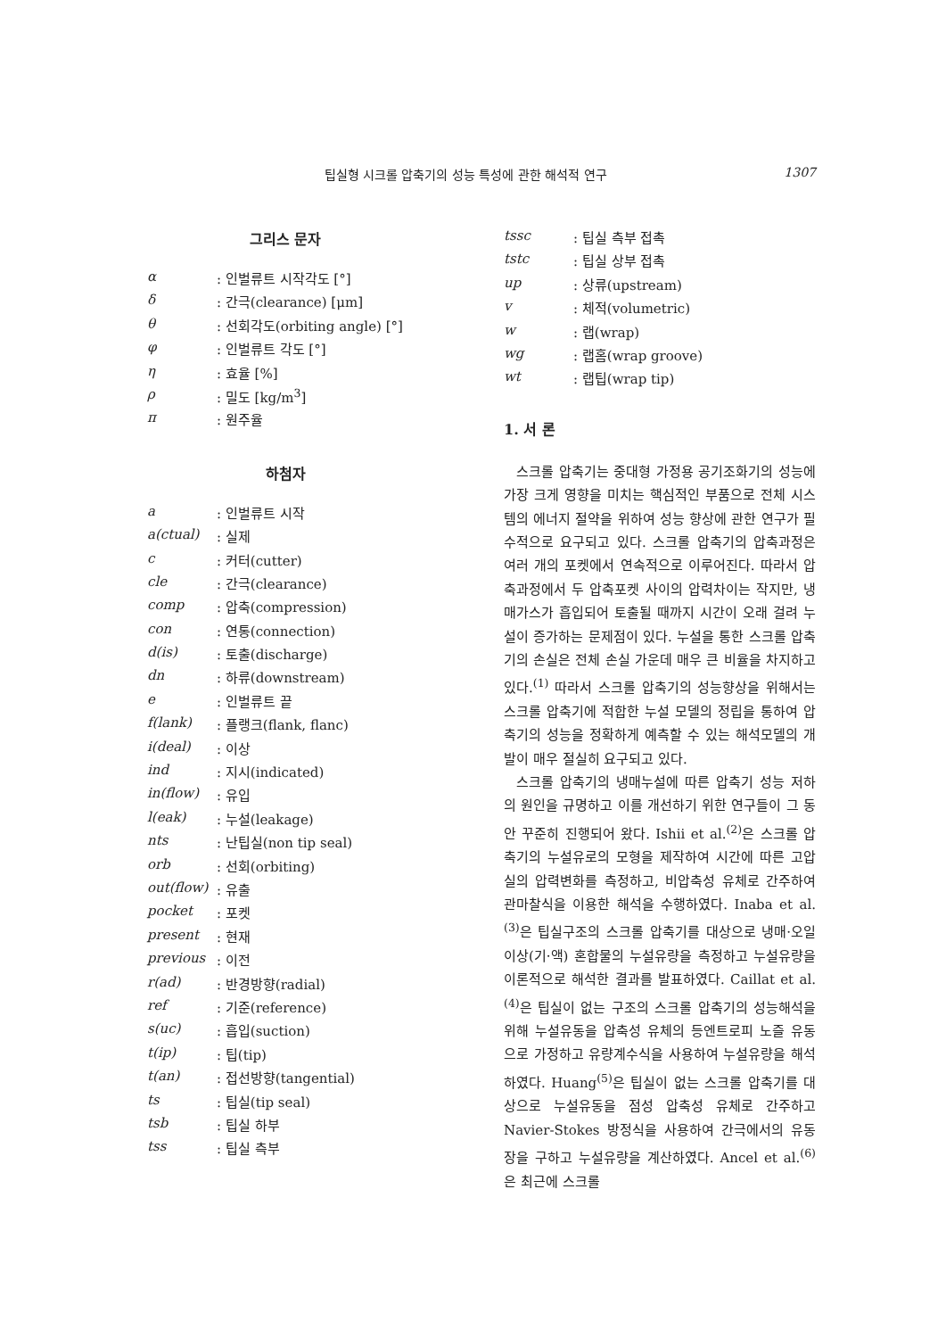팁실형 시크롤 압축기의 성능 특성에 관한 해석적 연구 1307
그리스 문자
| α | : 인벌류트 시작각도 [°] |
| δ | : 간극(clearance) [μm] |
| θ | : 선회각도(orbiting angle) [°] |
| φ | : 인벌류트 각도 [°] |
| η | : 효율 [%] |
| ρ | : 밀도 [kg/m<sup>3</sup>] |
| π | : 원주율 |
하첨자
| a | : 인벌류트 시작 |
| a(ctual) | : 실제 |
| c | : 커터(cutter) |
| cle | : 간극(clearance) |
| comp | : 압축(compression) |
| con | : 연통(connection) |
| d(is) | : 토출(discharge) |
| dn | : 하류(downstream) |
| e | : 인벌류트 끝 |
| f(lank) | : 플랭크(flank, flanc) |
| i(deal) | : 이상 |
| ind | : 지시(indicated) |
| in(flow) | : 유입 |
| l(eak) | : 누설(leakage) |
| nts | : 난팁실(non tip seal) |
| orb | : 선회(orbiting) |
| out(flow) | : 유출 |
| pocket | : 포켓 |
| present | : 현재 |
| previous | : 이전 |
| r(ad) | : 반경방향(radial) |
| ref | : 기준(reference) |
| s(uc) | : 흡입(suction) |
| t(ip) | : 팁(tip) |
| t(an) | : 접선방향(tangential) |
| ts | : 팁실(tip seal) |
| tsb | : 팁실 하부 |
| tss | : 팁실 측부 |
| tssc | : 팁실 측부 접촉 |
| tstc | : 팁실 상부 접촉 |
| up | : 상류(upstream) |
| v | : 체적(volumetric) |
| w | : 랩(wrap) |
| wg | : 랩홈(wrap groove) |
| wt | : 랩팁(wrap tip) |
1. 서 론
스크롤 압축기는 중대형 가정용 공기조화기의 성능에 가장 크게 영향을 미치는 핵심적인 부품으로 전체 시스템의 에너지 절약을 위하여 성능 향상에 관한 연구가 필수적으로 요구되고 있다. 스크롤 압축기의 압축과정은 여러 개의 포켓에서 연속적으로 이루어진다. 따라서 압축과정에서 두 압축포켓 사이의 압력차이는 작지만, 냉매가스가 흡입되어 토출될 때까지 시간이 오래 걸려 누설이 증가하는 문제점이 있다. 누설을 통한 스크롤 압축기의 손실은 전체 손실 가운데 매우 큰 비율을 차지하고 있다.<sup>(1)</sup> 따라서 스크롤 압축기의 성능향상을 위해서는 스크롤 압축기에 적합한 누설 모델의 정립을 통하여 압축기의 성능을 정확하게 예측할 수 있는 해석모델의 개발이 매우 절실히 요구되고 있다.
스크롤 압축기의 냉매누설에 따른 압축기 성능 저하의 원인을 규명하고 이를 개선하기 위한 연구들이 그 동안 꾸준히 진행되어 왔다. Ishii et al.<sup>(2)</sup>은 스크롤 압축기의 누설유로의 모형을 제작하여 시간에 따른 고압실의 압력변화를 측정하고, 비압축성 유체로 간주하여 관마찰식을 이용한 해석을 수행하였다. Inaba et al.<sup>(3)</sup>은 팁실구조의 스크롤 압축기를 대상으로 냉매·오일 이상(기·액) 혼합물의 누설유량을 측정하고 누설유량을 이론적으로 해석한 결과를 발표하였다. Caillat et al.<sup>(4)</sup>은 팁실이 없는 구조의 스크롤 압축기의 성능해석을 위해 누설유동을 압축성 유체의 등엔트로피 노즐 유동으로 가정하고 유량계수식을 사용하여 누설유량을 해석하였다. Huang<sup>(5)</sup>은 팁실이 없는 스크롤 압축기를 대상으로 누설유동을 점성 압축성 유체로 간주하고 Navier-Stokes 방정식을 사용하여 간극에서의 유동장을 구하고 누설유량을 계산하였다. Ancel et al.<sup>(6)</sup>은 최근에 스크롤